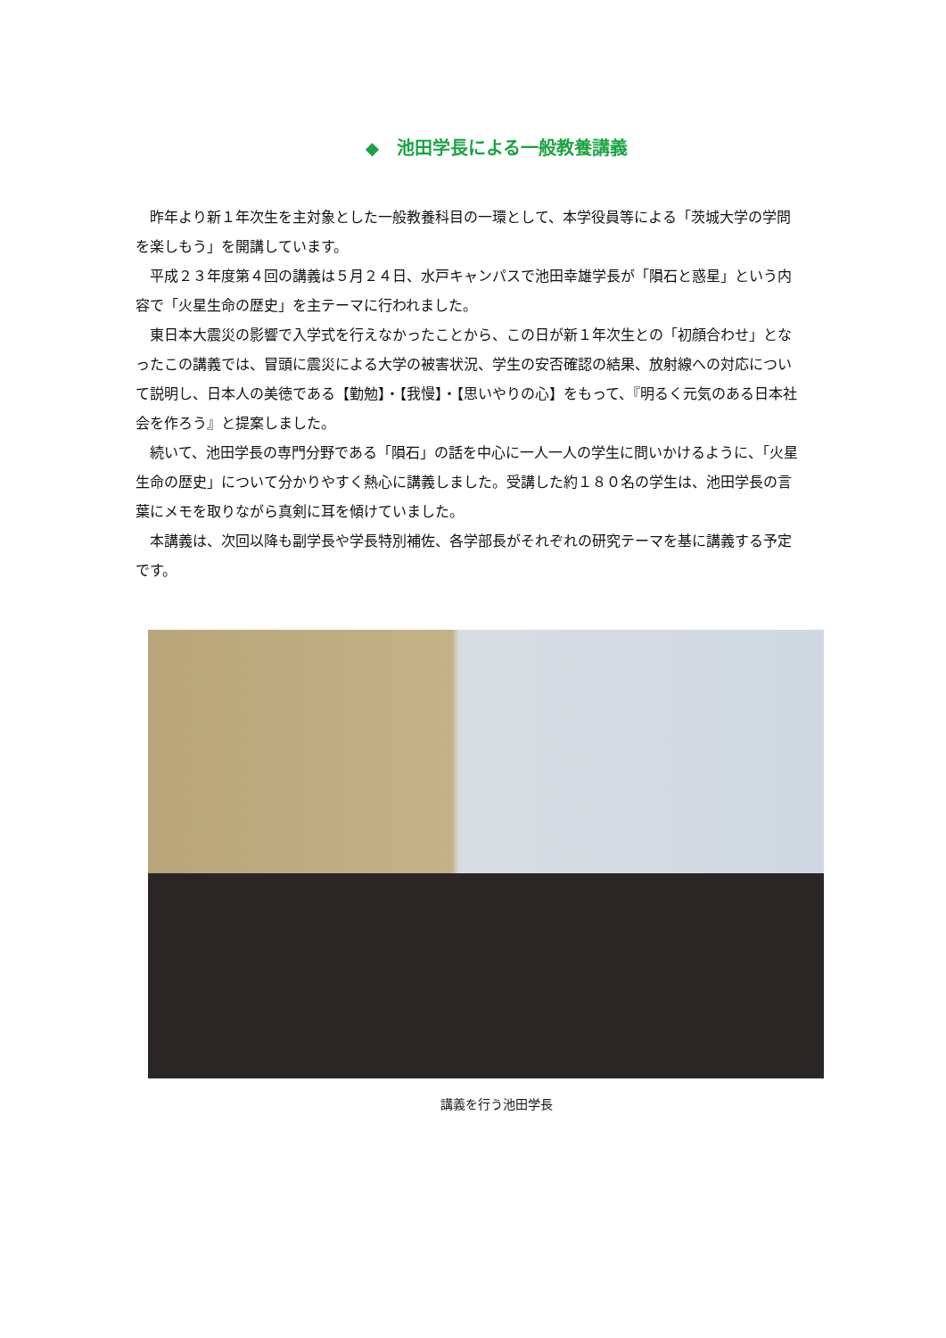◆　池田学長による一般教養講義
昨年より新１年次生を主対象とした一般教養科目の一環として、本学役員等による「茨城大学の学問を楽しもう」を開講しています。
平成２３年度第４回の講義は５月２４日、水戸キャンパスで池田幸雄学長が「隕石と惑星」という内容で「火星生命の歴史」を主テーマに行われました。
東日本大震災の影響で入学式を行えなかったことから、この日が新１年次生との「初顔合わせ」となったこの講義では、冒頭に震災による大学の被害状況、学生の安否確認の結果、放射線への対応について説明し、日本人の美徳である【勤勉】・【我慢】・【思いやりの心】をもって、『明るく元気のある日本社会を作ろう』と提案しました。
続いて、池田学長の専門分野である「隕石」の話を中心に一人一人の学生に問いかけるように、「火星生命の歴史」について分かりやすく熱心に講義しました。受講した約１８０名の学生は、池田学長の言葉にメモを取りながら真剣に耳を傾けていました。
本講義は、次回以降も副学長や学長特別補佐、各学部長がそれぞれの研究テーマを基に講義する予定です。
講義を行う池田学長